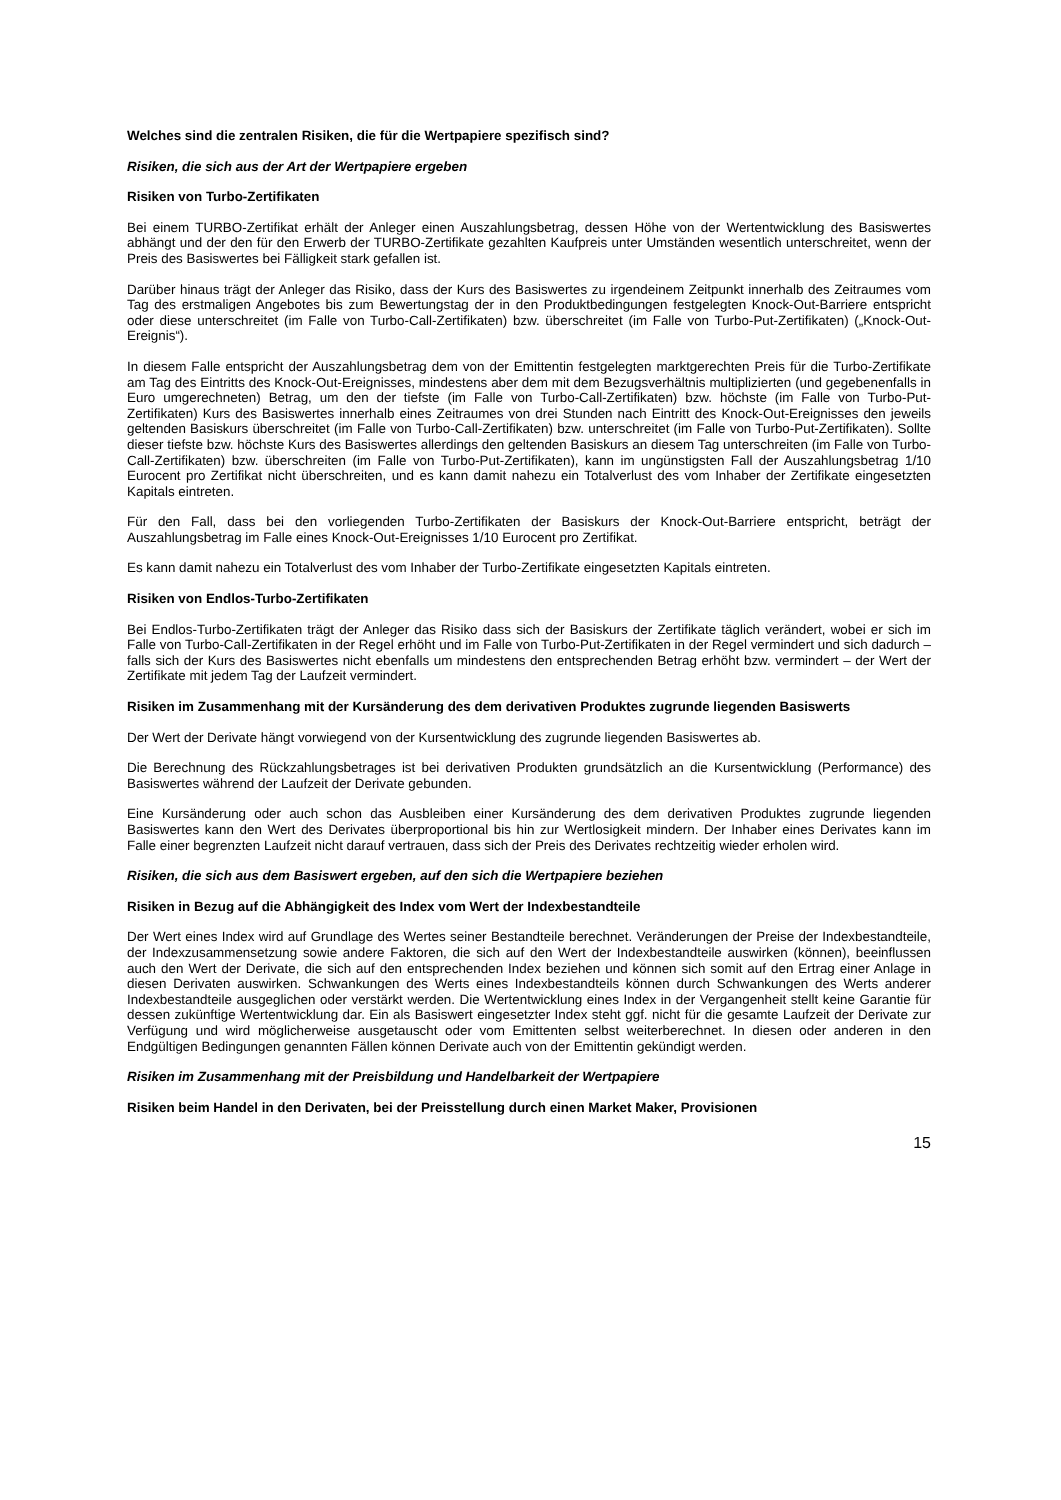Welches sind die zentralen Risiken, die für die Wertpapiere spezifisch sind?
Risiken, die sich aus der Art der Wertpapiere ergeben
Risiken von Turbo-Zertifikaten
Bei einem TURBO-Zertifikat erhält der Anleger einen Auszahlungsbetrag, dessen Höhe von der Wertentwicklung des Basiswertes abhängt und der den für den Erwerb der TURBO-Zertifikate gezahlten Kaufpreis unter Umständen wesentlich unterschreitet, wenn der Preis des Basiswertes bei Fälligkeit stark gefallen ist.
Darüber hinaus trägt der Anleger das Risiko, dass der Kurs des Basiswertes zu irgendeinem Zeitpunkt innerhalb des Zeitraumes vom Tag des erstmaligen Angebotes bis zum Bewertungstag der in den Produktbedingungen festgelegten Knock-Out-Barriere entspricht oder diese unterschreitet (im Falle von Turbo-Call-Zertifikaten) bzw. überschreitet (im Falle von Turbo-Put-Zertifikaten) („Knock-Out-Ereignis“).
In diesem Falle entspricht der Auszahlungsbetrag dem von der Emittentin festgelegten marktgerechten Preis für die Turbo-Zertifikate am Tag des Eintritts des Knock-Out-Ereignisses, mindestens aber dem mit dem Bezugsverhältnis multiplizierten (und gegebenenfalls in Euro umgerechneten) Betrag, um den der tiefste (im Falle von Turbo-Call-Zertifikaten) bzw. höchste (im Falle von Turbo-Put-Zertifikaten) Kurs des Basiswertes innerhalb eines Zeitraumes von drei Stunden nach Eintritt des Knock-Out-Ereignisses den jeweils geltenden Basiskurs überschreitet (im Falle von Turbo-Call-Zertifikaten) bzw. unterschreitet (im Falle von Turbo-Put-Zertifikaten). Sollte dieser tiefste bzw. höchste Kurs des Basiswertes allerdings den geltenden Basiskurs an diesem Tag unterschreiten (im Falle von Turbo-Call-Zertifikaten) bzw. überschreiten (im Falle von Turbo-Put-Zertifikaten), kann im ungünstigsten Fall der Auszahlungsbetrag 1/10 Eurocent pro Zertifikat nicht überschreiten, und es kann damit nahezu ein Totalverlust des vom Inhaber der Zertifikate eingesetzten Kapitals eintreten.
Für den Fall, dass bei den vorliegenden Turbo-Zertifikaten der Basiskurs der Knock-Out-Barriere entspricht, beträgt der Auszahlungsbetrag im Falle eines Knock-Out-Ereignisses 1/10 Eurocent pro Zertifikat.
Es kann damit nahezu ein Totalverlust des vom Inhaber der Turbo-Zertifikate eingesetzten Kapitals eintreten.
Risiken von Endlos-Turbo-Zertifikaten
Bei Endlos-Turbo-Zertifikaten trägt der Anleger das Risiko dass sich der Basiskurs der Zertifikate täglich verändert, wobei er sich im Falle von Turbo-Call-Zertifikaten in der Regel erhöht und im Falle von Turbo-Put-Zertifikaten in der Regel vermindert und sich dadurch – falls sich der Kurs des Basiswertes nicht ebenfalls um mindestens den entsprechenden Betrag erhöht bzw. vermindert – der Wert der Zertifikate mit jedem Tag der Laufzeit vermindert.
Risiken im Zusammenhang mit der Kursänderung des dem derivativen Produktes zugrunde liegenden Basiswerts
Der Wert der Derivate hängt vorwiegend von der Kursentwicklung des zugrunde liegenden Basiswertes ab.
Die Berechnung des Rückzahlungsbetrages ist bei derivativen Produkten grundsätzlich an die Kursentwicklung (Performance) des Basiswertes während der Laufzeit der Derivate gebunden.
Eine Kursänderung oder auch schon das Ausbleiben einer Kursänderung des dem derivativen Produktes zugrunde liegenden Basiswertes kann den Wert des Derivates überproportional bis hin zur Wertlosigkeit mindern. Der Inhaber eines Derivates kann im Falle einer begrenzten Laufzeit nicht darauf vertrauen, dass sich der Preis des Derivates rechtzeitig wieder erholen wird.
Risiken, die sich aus dem Basiswert ergeben, auf den sich die Wertpapiere beziehen
Risiken in Bezug auf die Abhängigkeit des Index vom Wert der Indexbestandteile
Der Wert eines Index wird auf Grundlage des Wertes seiner Bestandteile berechnet. Veränderungen der Preise der Indexbestandteile, der Indexzusammensetzung sowie andere Faktoren, die sich auf den Wert der Indexbestandteile auswirken (können), beeinflussen auch den Wert der Derivate, die sich auf den entsprechenden Index beziehen und können sich somit auf den Ertrag einer Anlage in diesen Derivaten auswirken. Schwankungen des Werts eines Indexbestandteils können durch Schwankungen des Werts anderer Indexbestandteile ausgeglichen oder verstärkt werden. Die Wertentwicklung eines Index in der Vergangenheit stellt keine Garantie für dessen zukünftige Wertentwicklung dar. Ein als Basiswert eingesetzter Index steht ggf. nicht für die gesamte Laufzeit der Derivate zur Verfügung und wird möglicherweise ausgetauscht oder vom Emittenten selbst weiterberechnet. In diesen oder anderen in den Endgültigen Bedingungen genannten Fällen können Derivate auch von der Emittentin gekündigt werden.
Risiken im Zusammenhang mit der Preisbildung und Handelbarkeit der Wertpapiere
Risiken beim Handel in den Derivaten, bei der Preisstellung durch einen Market Maker, Provisionen
15